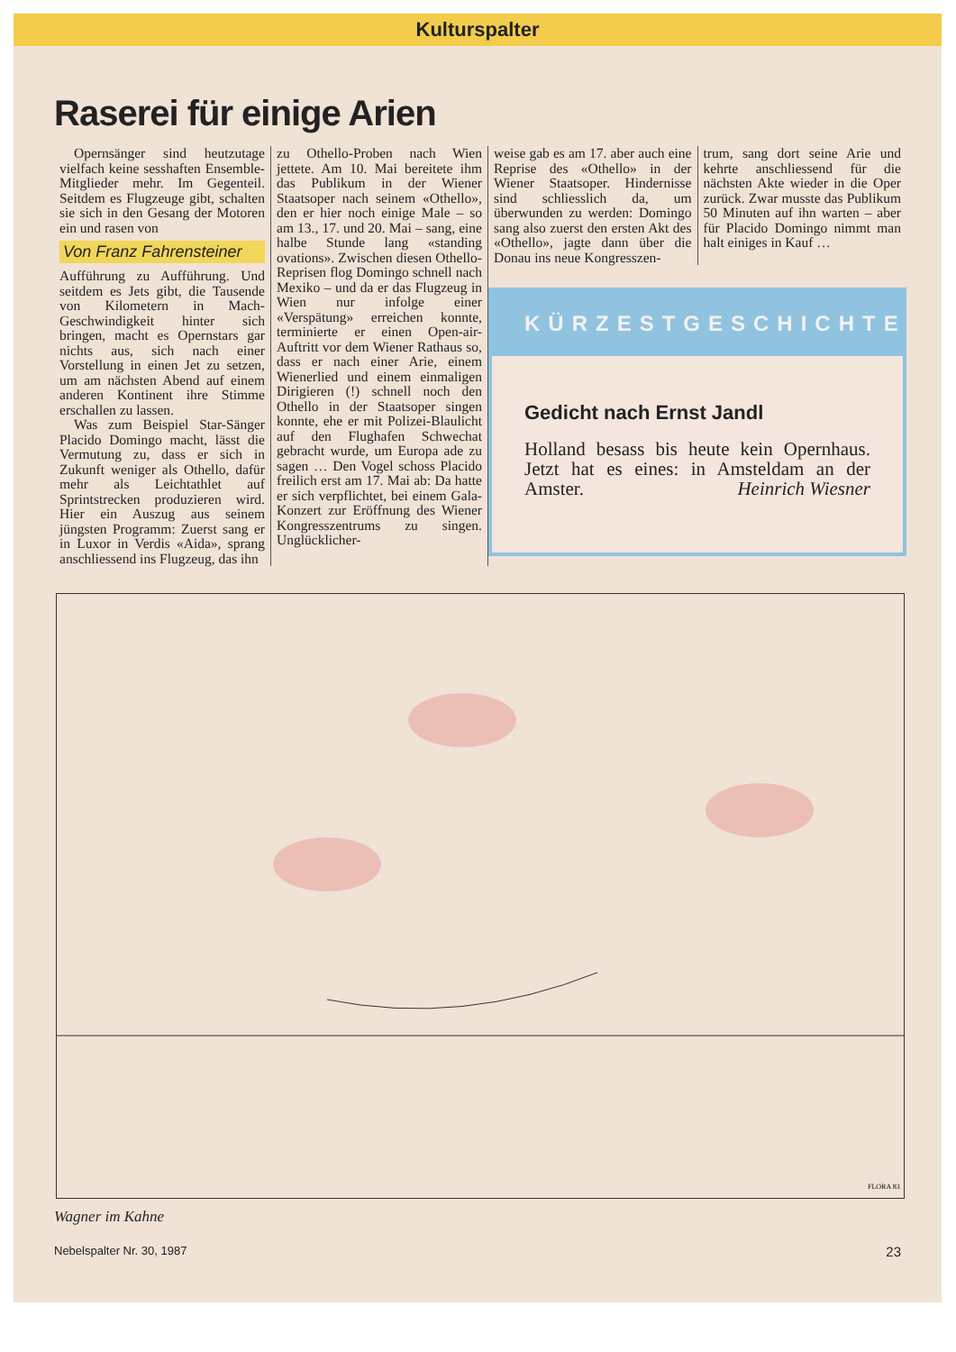Kulturspalter
Raserei für einige Arien
Opernsänger sind heutzutage vielfach keine sesshaften Ensemble-Mitglieder mehr. Im Gegenteil. Seitdem es Flugzeuge gibt, schalten sie sich in den Gesang der Motoren ein und rasen von
Von Franz Fahrensteiner
Aufführung zu Aufführung. Und seitdem es Jets gibt, die Tausende von Kilometern in Mach-Geschwindigkeit hinter sich bringen, macht es Opernstars gar nichts aus, sich nach einer Vorstellung in einen Jet zu setzen, um am nächsten Abend auf einem anderen Kontinent ihre Stimme erschallen zu lassen.
Was zum Beispiel Star-Sänger Placido Domingo macht, lässt die Vermutung zu, dass er sich in Zukunft weniger als Othello, dafür mehr als Leichtathlet auf Sprintstrecken produzieren wird. Hier ein Auszug aus seinem jüngsten Programm: Zuerst sang er in Luxor in Verdis «Aida», sprang anschliessend ins Flugzeug, das ihn
zu Othello-Proben nach Wien jettete. Am 10. Mai bereitete ihm das Publikum in der Wiener Staatsoper nach seinem «Othello», den er hier noch einige Male – so am 13., 17. und 20. Mai – sang, eine halbe Stunde lang «standing ovations». Zwischen diesen Othello-Reprisen flog Domingo schnell nach Mexiko – und da er das Flugzeug in Wien nur infolge einer «Verspätung» erreichen konnte, terminierte er einen Open-air-Auftritt vor dem Wiener Rathaus so, dass er nach einer Arie, einem Wienerlied und einem einmaligen Dirigieren (!) schnell noch den Othello in der Staatsoper singen konnte, ehe er mit Polizei-Blaulicht auf den Flughafen Schwechat gebracht wurde, um Europa ade zu sagen … Den Vogel schoss Placido freilich erst am 17. Mai ab: Da hatte er sich verpflichtet, bei einem Gala-Konzert zur Eröffnung des Wiener Kongresszentrums zu singen. Unglücklicher-
weise gab es am 17. aber auch eine Reprise des «Othello» in der Wiener Staatsoper. Hindernisse sind schliesslich da, um überwunden zu werden: Domingo sang also zuerst den ersten Akt des «Othello», jagte dann über die Donau ins neue Kongresszen-
trum, sang dort seine Arie und kehrte anschliessend für die nächsten Akte wieder in die Oper zurück. Zwar musste das Publikum 50 Minuten auf ihn warten – aber für Placido Domingo nimmt man halt einiges in Kauf …
KÜRZESTGESCHICHTE
Gedicht nach Ernst Jandl
Holland besass bis heute kein Opernhaus. Jetzt hat es eines: in Amsteldam an der Amster. Heinrich Wiesner
FLORA 83
Wagner im Kahne
Nebelspalter Nr. 30, 1987 23